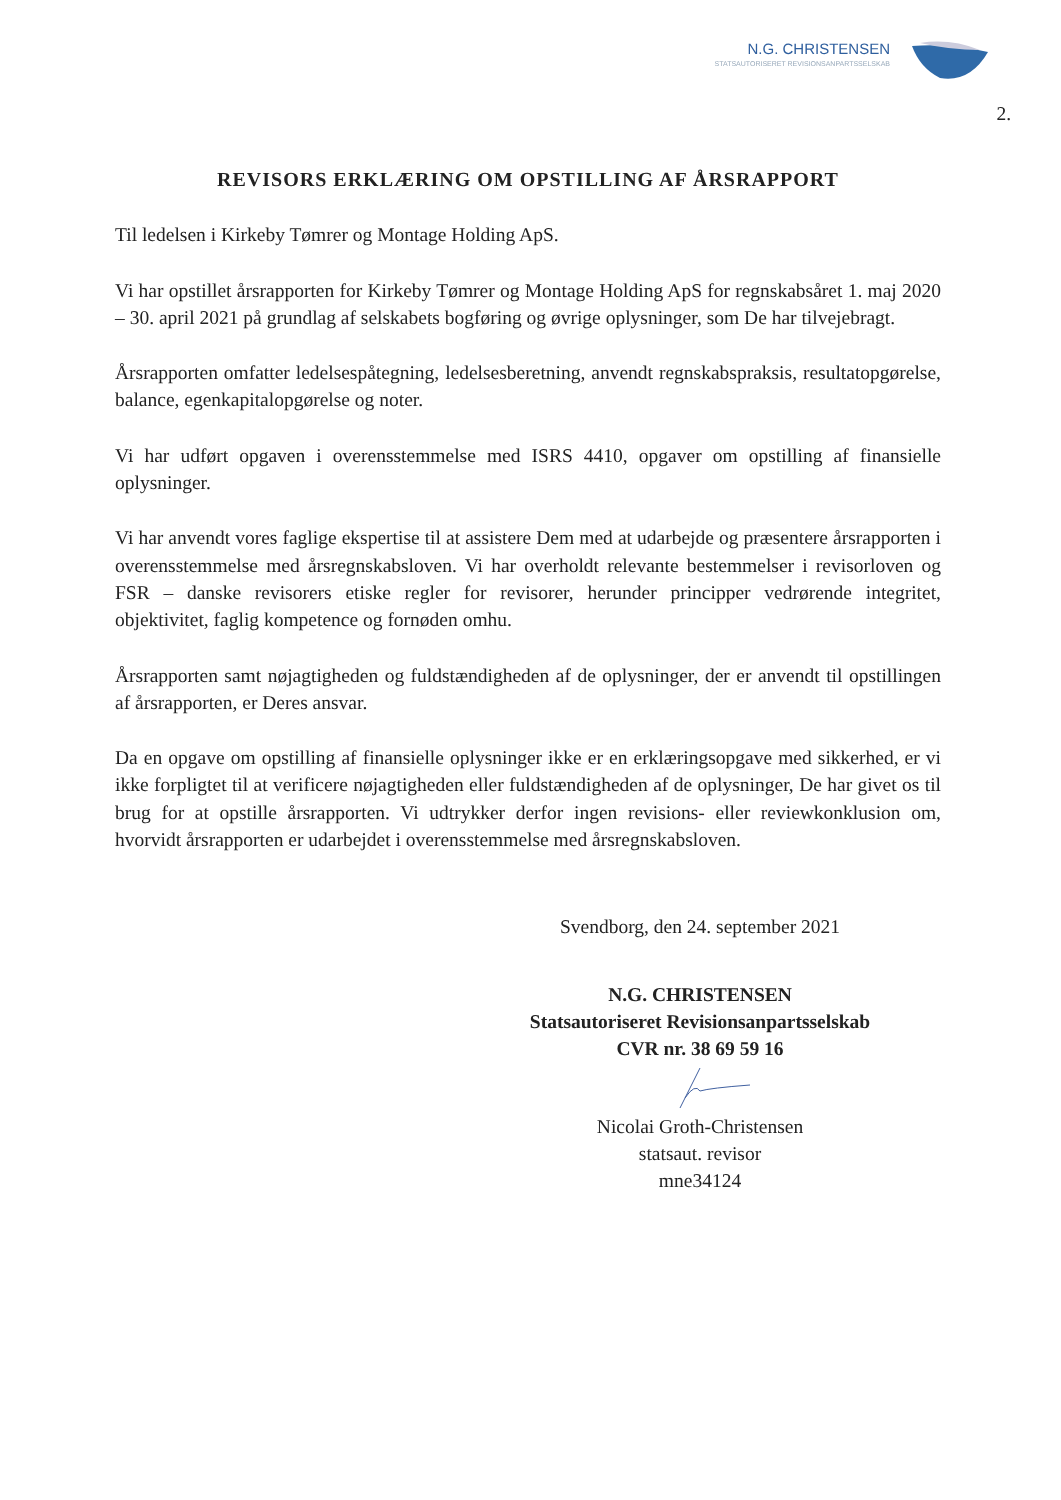N.G. CHRISTENSEN
STATSAUTORISERET REVISIONSANPARTSSELSKAB
2.
REVISORS ERKLÆRING OM OPSTILLING AF ÅRSRAPPORT
Til ledelsen i Kirkeby Tømrer og Montage Holding ApS.
Vi har opstillet årsrapporten for Kirkeby Tømrer og Montage Holding ApS for regnskabsåret 1. maj 2020 – 30. april 2021 på grundlag af selskabets bogføring og øvrige oplysninger, som De har tilvejebragt.
Årsrapporten omfatter ledelsespåtegning, ledelsesberetning, anvendt regnskabspraksis, resultatopgørelse, balance, egenkapitalopgørelse og noter.
Vi har udført opgaven i overensstemmelse med ISRS 4410, opgaver om opstilling af finansielle oplysninger.
Vi har anvendt vores faglige ekspertise til at assistere Dem med at udarbejde og præsentere årsrapporten i overensstemmelse med årsregnskabsloven. Vi har overholdt relevante bestemmelser i revisorloven og FSR – danske revisorers etiske regler for revisorer, herunder principper vedrørende integritet, objektivitet, faglig kompetence og fornøden omhu.
Årsrapporten samt nøjagtigheden og fuldstændigheden af de oplysninger, der er anvendt til opstillingen af årsrapporten, er Deres ansvar.
Da en opgave om opstilling af finansielle oplysninger ikke er en erklæringsopgave med sikkerhed, er vi ikke forpligtet til at verificere nøjagtigheden eller fuldstændigheden af de oplysninger, De har givet os til brug for at opstille årsrapporten. Vi udtrykker derfor ingen revisions- eller reviewkonklusion om, hvorvidt årsrapporten er udarbejdet i overensstemmelse med årsregnskabsloven.
Svendborg, den 24. september 2021
N.G. CHRISTENSEN
Statsautoriseret Revisionsanpartsselskab
CVR nr. 38 69 59 16
Nicolai Groth-Christensen
statsaut. revisor
mne34124